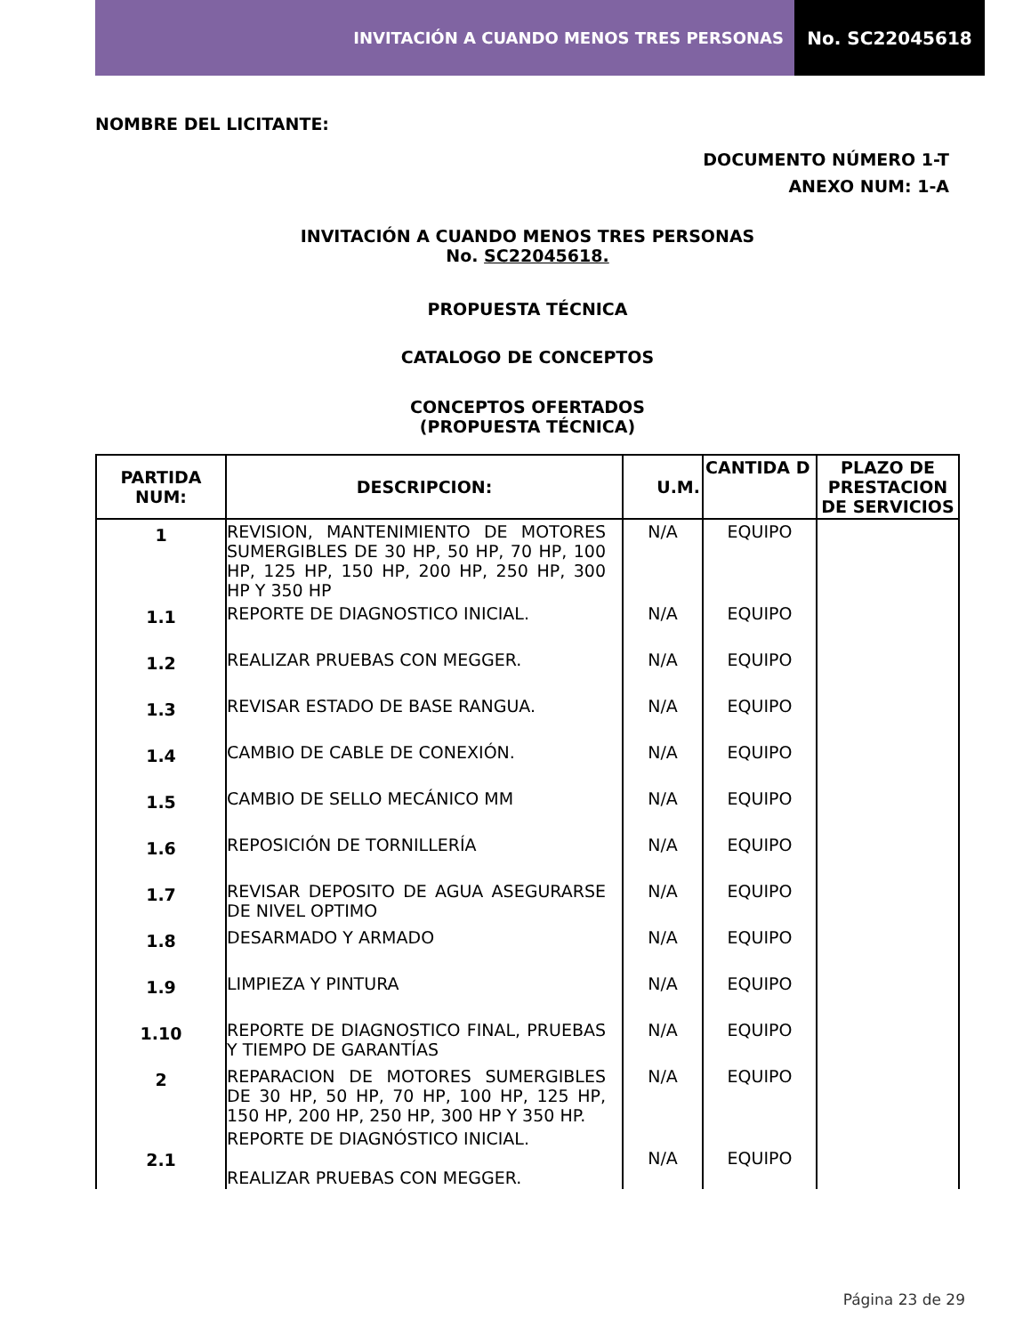INVITACIÓN A CUANDO MENOS TRES PERSONAS
No. SC22045618
NOMBRE DEL LICITANTE:
DOCUMENTO NÚMERO 1-T
ANEXO NUM: 1-A
INVITACIÓN A CUANDO MENOS TRES PERSONAS
No. SC22045618.
PROPUESTA TÉCNICA
CATALOGO DE CONCEPTOS
CONCEPTOS OFERTADOS
(PROPUESTA TÉCNICA)
| PARTIDA NUM: | DESCRIPCION: | U.M. | CANTIDA D | PLAZO DE PRESTACION DE SERVICIOS |
| --- | --- | --- | --- | --- |
| 1 | REVISION, MANTENIMIENTO DE MOTORES SUMERGIBLES DE 30 HP, 50 HP, 70 HP, 100 HP, 125 HP, 150 HP, 200 HP, 250 HP, 300 HP Y 350 HP | N/A | EQUIPO | |
| 1.1 | REPORTE DE DIAGNOSTICO INICIAL. | N/A | EQUIPO | |
| 1.2 | REALIZAR PRUEBAS CON MEGGER. | N/A | EQUIPO | |
| 1.3 | REVISAR ESTADO DE BASE RANGUA. | N/A | EQUIPO | |
| 1.4 | CAMBIO DE CABLE DE CONEXIÓN. | N/A | EQUIPO | |
| 1.5 | CAMBIO DE SELLO MECÁNICO MM | N/A | EQUIPO | |
| 1.6 | REPOSICIÓN DE TORNILLERÍA | N/A | EQUIPO | |
| 1.7 | REVISAR DEPOSITO DE AGUA ASEGURARSE DE NIVEL OPTIMO | N/A | EQUIPO | |
| 1.8 | DESARMADO Y ARMADO | N/A | EQUIPO | |
| 1.9 | LIMPIEZA Y PINTURA | N/A | EQUIPO | |
| 1.10 | REPORTE DE DIAGNOSTICO FINAL, PRUEBAS Y TIEMPO DE GARANTÍAS | N/A | EQUIPO | |
| 2 | REPARACION DE MOTORES SUMERGIBLES DE 30 HP, 50 HP, 70 HP, 100 HP, 125 HP, 150 HP, 200 HP, 250 HP, 300 HP Y 350 HP. | N/A | EQUIPO | |
| 2.1 | REPORTE DE DIAGNÓSTICO INICIAL. REALIZAR PRUEBAS CON MEGGER. | N/A | EQUIPO | |
Página 23 de 29